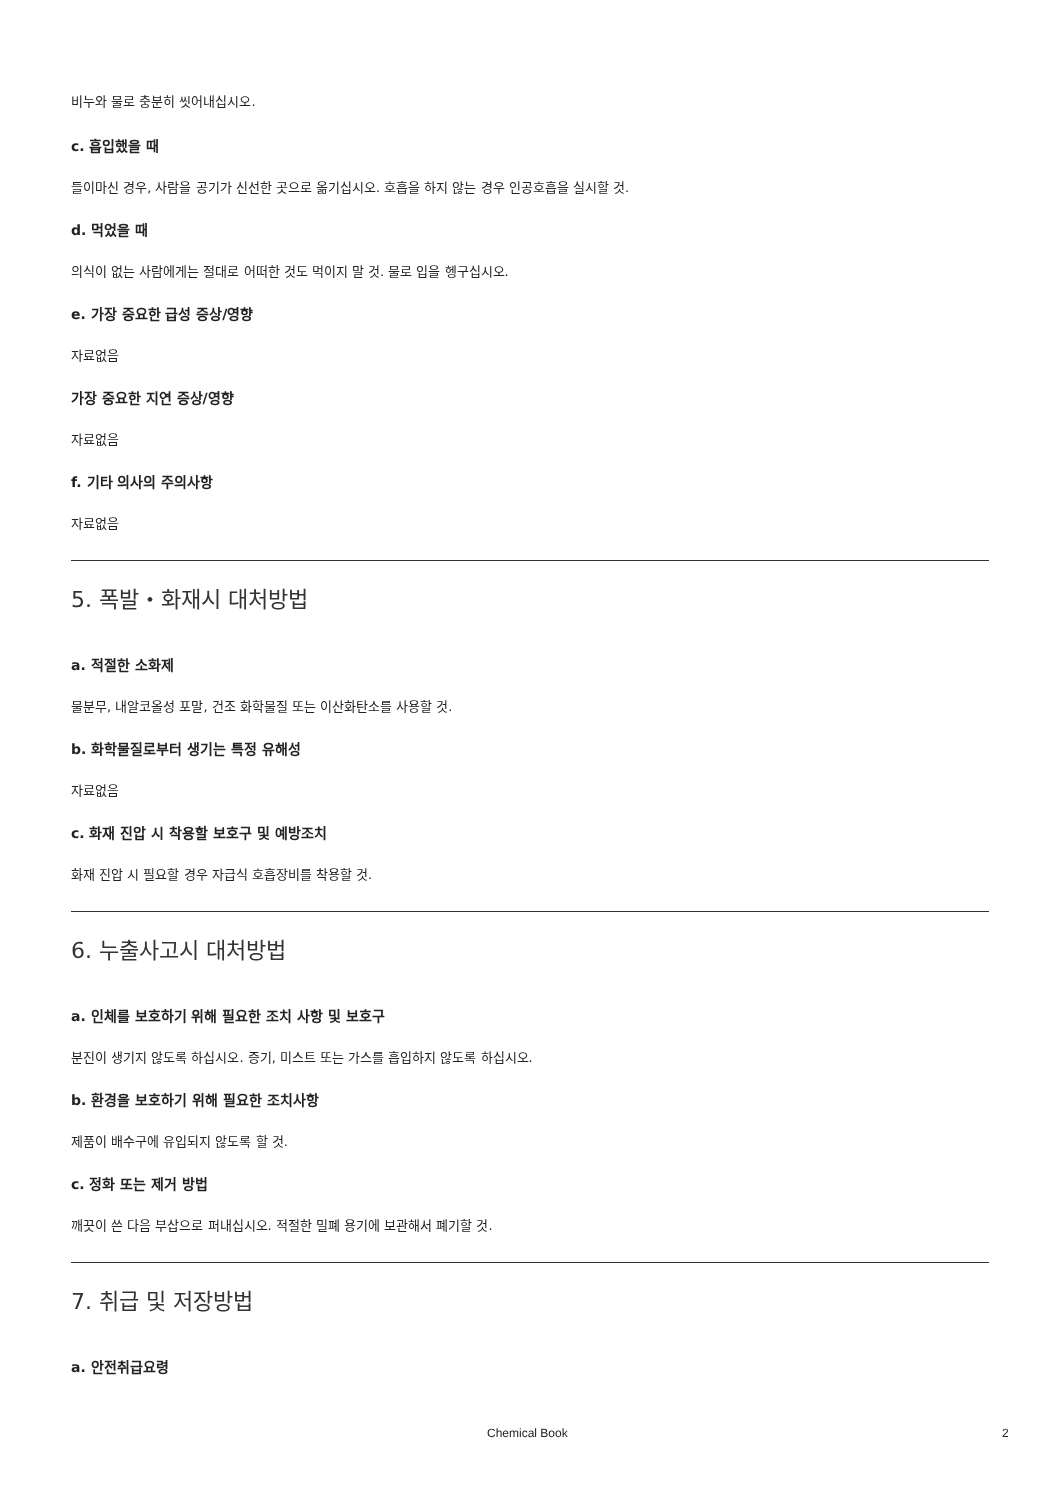비누와 물로 충분히 씻어내십시오.
c. 흡입했을 때
들이마신 경우, 사람을 공기가 신선한 곳으로 옮기십시오. 호흡을 하지 않는 경우 인공호흡을 실시할 것.
d. 먹었을 때
의식이 없는 사람에게는 절대로 어떠한 것도 먹이지 말 것. 물로 입을 헹구십시오.
e. 가장 중요한 급성 증상/영향
자료없음
가장 중요한 지연 증상/영향
자료없음
f. 기타 의사의 주의사항
자료없음
5. 폭발・화재시 대처방법
a. 적절한 소화제
물분무, 내알코올성 포말, 건조 화학물질 또는 이산화탄소를 사용할 것.
b. 화학물질로부터 생기는 특정 유해성
자료없음
c. 화재 진압 시 착용할 보호구 및 예방조치
화재 진압 시 필요할 경우 자급식 호흡장비를 착용할 것.
6. 누출사고시 대처방법
a. 인체를 보호하기 위해 필요한 조치 사항 및 보호구
분진이 생기지 않도록 하십시오. 증기, 미스트 또는 가스를 흡입하지 않도록 하십시오.
b. 환경을 보호하기 위해 필요한 조치사항
제품이 배수구에 유입되지 않도록 할 것.
c. 정화 또는 제거 방법
깨끗이 쓴 다음 부삽으로 퍼내십시오. 적절한 밀폐 용기에 보관해서 폐기할 것.
7. 취급 및 저장방법
a. 안전취급요령
Chemical Book 2